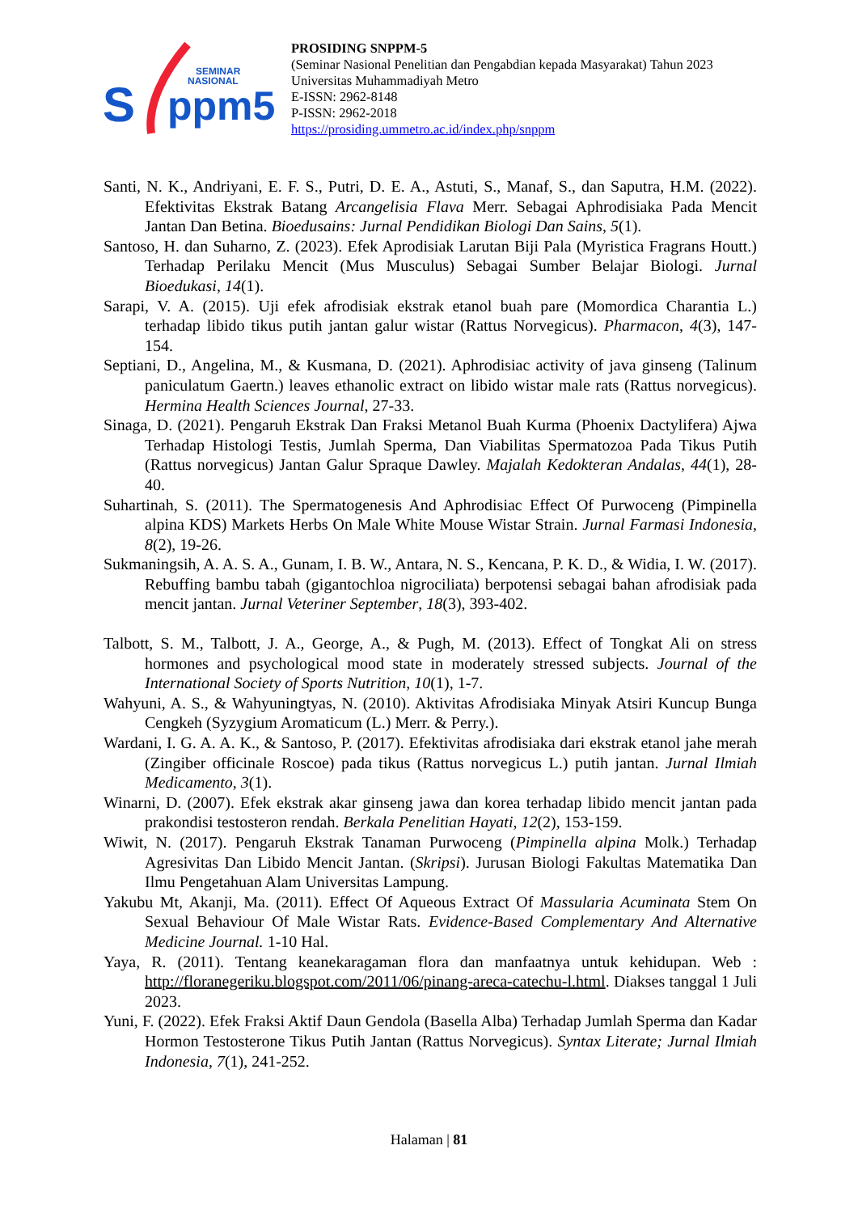S
ppm5
SEMINAR
NASIONAL
PROSIDING SNPPM-5
(Seminar Nasional Penelitian dan Pengabdian kepada Masyarakat) Tahun 2023
Universitas Muhammadiyah Metro
E-ISSN: 2962-8148
P-ISSN: 2962-2018
https://prosiding.ummetro.ac.id/index.php/snppm
Santi, N. K., Andriyani, E. F. S., Putri, D. E. A., Astuti, S., Manaf, S., dan Saputra, H.M. (2022). Efektivitas Ekstrak Batang Arcangelisia Flava Merr. Sebagai Aphrodisiaka Pada Mencit Jantan Dan Betina. Bioedusains: Jurnal Pendidikan Biologi Dan Sains, 5(1).
Santoso, H. dan Suharno, Z. (2023). Efek Aprodisiak Larutan Biji Pala (Myristica Fragrans Houtt.) Terhadap Perilaku Mencit (Mus Musculus) Sebagai Sumber Belajar Biologi. Jurnal Bioedukasi, 14(1).
Sarapi, V. A. (2015). Uji efek afrodisiak ekstrak etanol buah pare (Momordica Charantia L.) terhadap libido tikus putih jantan galur wistar (Rattus Norvegicus). Pharmacon, 4(3), 147-154.
Septiani, D., Angelina, M., & Kusmana, D. (2021). Aphrodisiac activity of java ginseng (Talinum paniculatum Gaertn.) leaves ethanolic extract on libido wistar male rats (Rattus norvegicus). Hermina Health Sciences Journal, 27-33.
Sinaga, D. (2021). Pengaruh Ekstrak Dan Fraksi Metanol Buah Kurma (Phoenix Dactylifera) Ajwa Terhadap Histologi Testis, Jumlah Sperma, Dan Viabilitas Spermatozoa Pada Tikus Putih (Rattus norvegicus) Jantan Galur Spraque Dawley. Majalah Kedokteran Andalas, 44(1), 28-40.
Suhartinah, S. (2011). The Spermatogenesis And Aphrodisiac Effect Of Purwoceng (Pimpinella alpina KDS) Markets Herbs On Male White Mouse Wistar Strain. Jurnal Farmasi Indonesia, 8(2), 19-26.
Sukmaningsih, A. A. S. A., Gunam, I. B. W., Antara, N. S., Kencana, P. K. D., & Widia, I. W. (2017). Rebuffing bambu tabah (gigantochloa nigrociliata) berpotensi sebagai bahan afrodisiak pada mencit jantan. Jurnal Veteriner September, 18(3), 393-402.
Talbott, S. M., Talbott, J. A., George, A., & Pugh, M. (2013). Effect of Tongkat Ali on stress hormones and psychological mood state in moderately stressed subjects. Journal of the International Society of Sports Nutrition, 10(1), 1-7.
Wahyuni, A. S., & Wahyuningtyas, N. (2010). Aktivitas Afrodisiaka Minyak Atsiri Kuncup Bunga Cengkeh (Syzygium Aromaticum (L.) Merr. & Perry.).
Wardani, I. G. A. A. K., & Santoso, P. (2017). Efektivitas afrodisiaka dari ekstrak etanol jahe merah (Zingiber officinale Roscoe) pada tikus (Rattus norvegicus L.) putih jantan. Jurnal Ilmiah Medicamento, 3(1).
Winarni, D. (2007). Efek ekstrak akar ginseng jawa dan korea terhadap libido mencit jantan pada prakondisi testosteron rendah. Berkala Penelitian Hayati, 12(2), 153-159.
Wiwit, N. (2017). Pengaruh Ekstrak Tanaman Purwoceng (Pimpinella alpina Molk.) Terhadap Agresivitas Dan Libido Mencit Jantan. (Skripsi). Jurusan Biologi Fakultas Matematika Dan Ilmu Pengetahuan Alam Universitas Lampung.
Yakubu Mt, Akanji, Ma. (2011). Effect Of Aqueous Extract Of Massularia Acuminata Stem On Sexual Behaviour Of Male Wistar Rats. Evidence-Based Complementary And Alternative Medicine Journal. 1-10 Hal.
Yaya, R. (2011). Tentang keanekaragaman flora dan manfaatnya untuk kehidupan. Web : http://floranegeriku.blogspot.com/2011/06/pinang-areca-catechu-l.html. Diakses tanggal 1 Juli 2023.
Yuni, F. (2022). Efek Fraksi Aktif Daun Gendola (Basella Alba) Terhadap Jumlah Sperma dan Kadar Hormon Testosterone Tikus Putih Jantan (Rattus Norvegicus). Syntax Literate; Jurnal Ilmiah Indonesia, 7(1), 241-252.
Halaman | 81